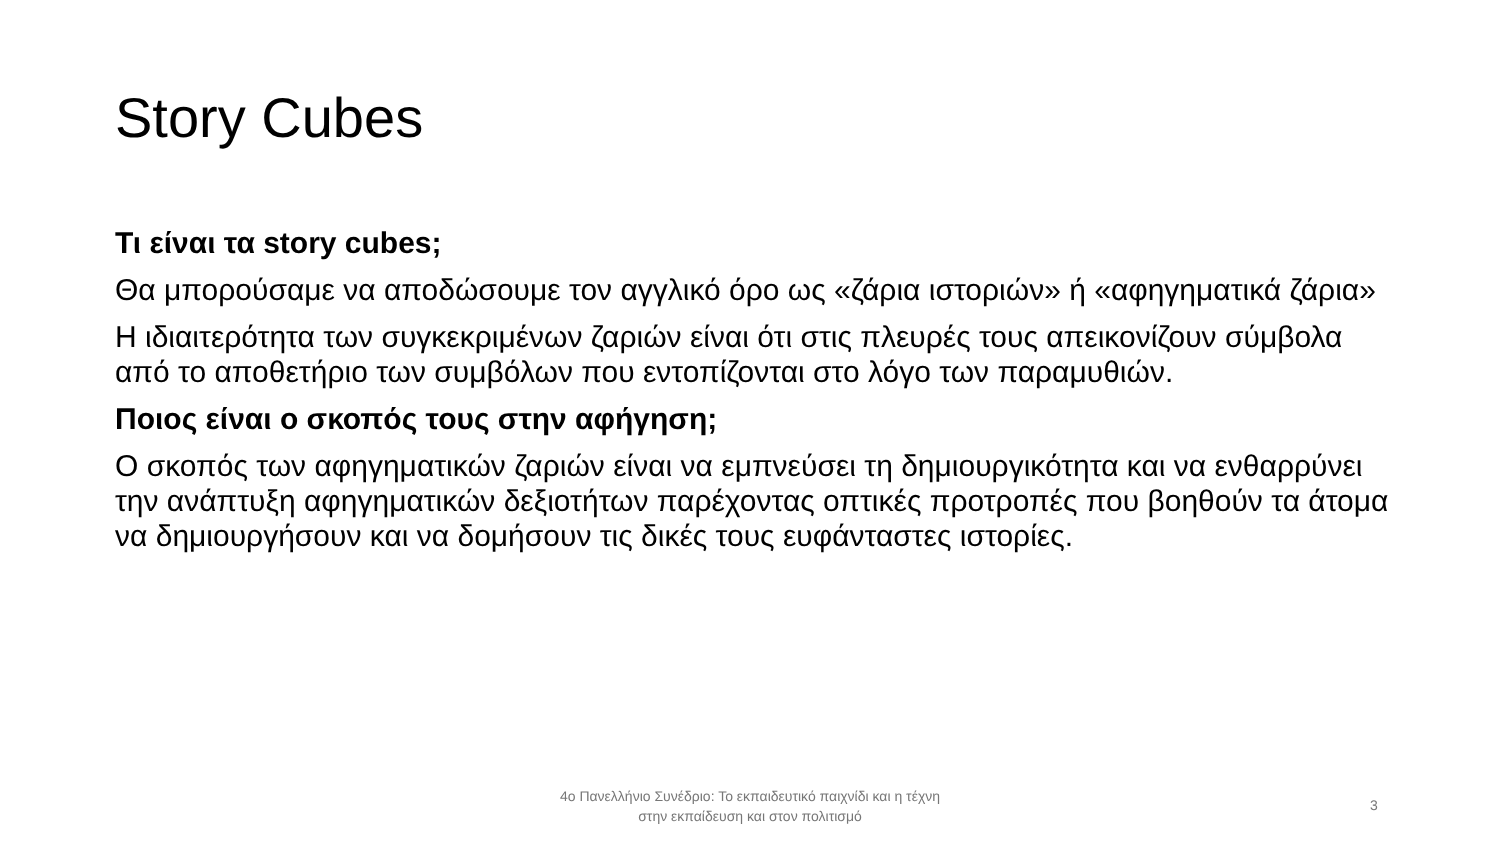Story Cubes
Τι είναι τα story cubes;
Θα μπορούσαμε να αποδώσουμε τον αγγλικό όρο ως «ζάρια ιστοριών» ή «αφηγηματικά ζάρια»
Η ιδιαιτερότητα των συγκεκριμένων ζαριών είναι ότι στις πλευρές τους απεικονίζουν σύμβολα από το αποθετήριο των συμβόλων που εντοπίζονται στο λόγο των παραμυθιών.
Ποιος είναι ο σκοπός τους στην αφήγηση;
Ο σκοπός των αφηγηματικών ζαριών είναι να εμπνεύσει τη δημιουργικότητα και να ενθαρρύνει την ανάπτυξη αφηγηματικών δεξιοτήτων παρέχοντας οπτικές προτροπές που βοηθούν τα άτομα να δημιουργήσουν και να δομήσουν τις δικές τους ευφάνταστες ιστορίες.
4ο Πανελλήνιο Συνέδριο: Το εκπαιδευτικό παιχνίδι και η τέχνη
στην εκπαίδευση και στον πολιτισμό
3